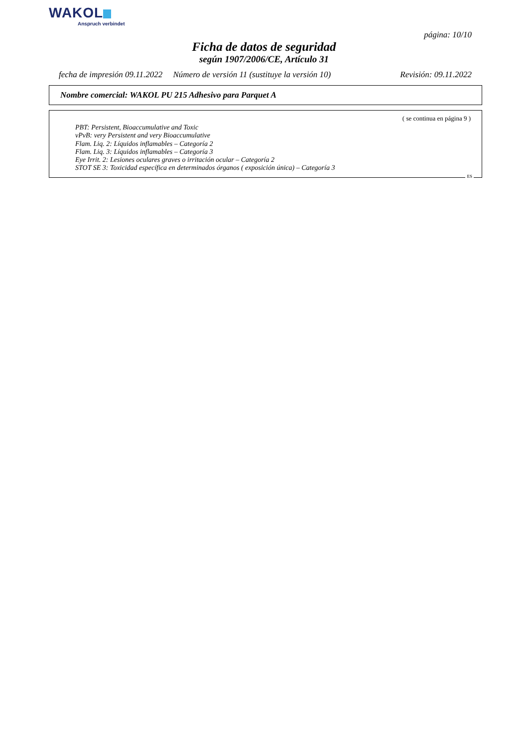WAKOL
Anspruch verbindet
página: 10/10
Ficha de datos de seguridad
según 1907/2006/CE, Artículo 31
fecha de impresión 09.11.2022 Número de versión 11 (sustituye la versión 10) Revisión: 09.11.2022
Nombre comercial: WAKOL PU 215 Adhesivo para Parquet A
( se continua en página 9 )
PBT: Persistent, Bioaccumulative and Toxic
vPvB: very Persistent and very Bioaccumulative
Flam. Liq. 2: Líquidos inflamables – Categoría 2
Flam. Liq. 3: Líquidos inflamables – Categoría 3
Eye Irrit. 2: Lesiones oculares graves o irritación ocular – Categoría 2
STOT SE 3: Toxicidad específica en determinados órganos ( exposición única) – Categoría 3
ES